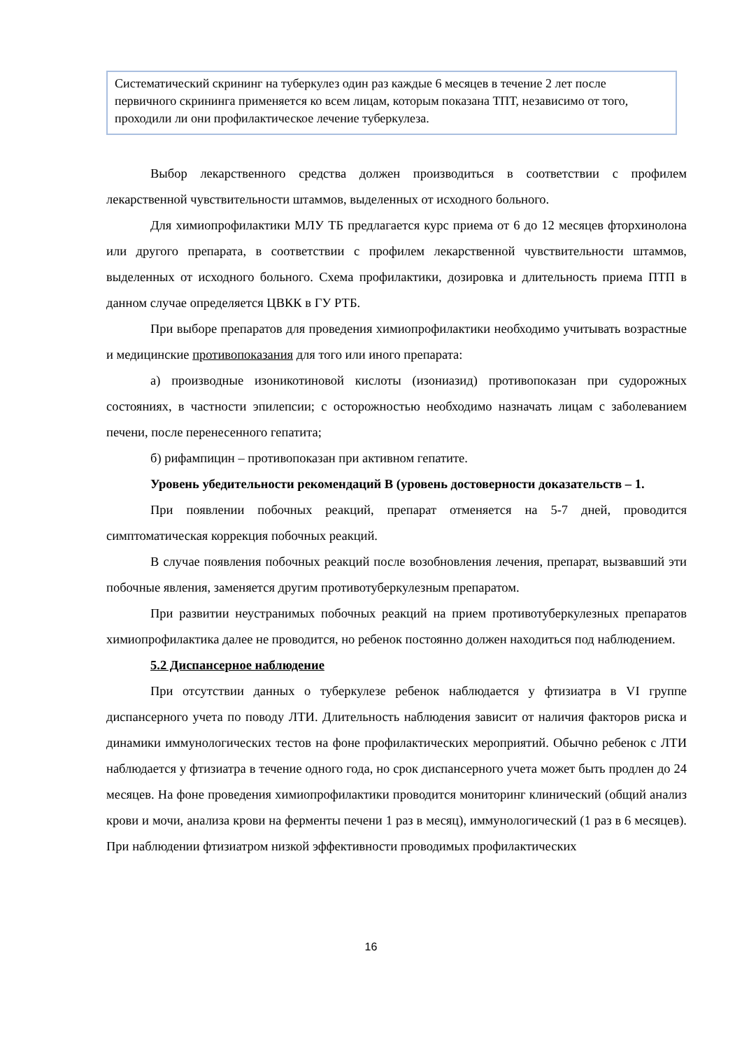Систематический скрининг на туберкулез один раз каждые 6 месяцев в течение 2 лет после первичного скрининга применяется ко всем лицам, которым показана ТПТ, независимо от того, проходили ли они профилактическое лечение туберкулеза.
Выбор лекарственного средства должен производиться в соответствии с профилем лекарственной чувствительности штаммов, выделенных от исходного больного.
Для химиопрофилактики МЛУ ТБ предлагается курс приема от 6 до 12 месяцев фторхинолона или другого препарата, в соответствии с профилем лекарственной чувствительности штаммов, выделенных от исходного больного. Схема профилактики, дозировка и длительность приема ПТП в данном случае определяется ЦВКК в ГУ РТБ.
При выборе препаратов для проведения химиопрофилактики необходимо учитывать возрастные и медицинские противопоказания для того или иного препарата:
а) производные изоникотиновой кислоты (изониазид) противопоказан при судорожных состояниях, в частности эпилепсии; с осторожностью необходимо назначать лицам с заболеванием печени, после перенесенного гепатита;
б) рифампицин – противопоказан при активном гепатите.
Уровень убедительности рекомендаций В (уровень достоверности доказательств – 1.
При появлении побочных реакций, препарат отменяется на 5-7 дней, проводится симптоматическая коррекция побочных реакций.
В случае появления побочных реакций после возобновления лечения, препарат, вызвавший эти побочные явления, заменяется другим противотуберкулезным препаратом.
При развитии неустранимых побочных реакций на прием противотуберкулезных препаратов химиопрофилактика далее не проводится, но ребенок постоянно должен находиться под наблюдением.
5.2 Диспансерное наблюдение
При отсутствии данных о туберкулезе ребенок наблюдается у фтизиатра в VI группе диспансерного учета по поводу ЛТИ. Длительность наблюдения зависит от наличия факторов риска и динамики иммунологических тестов на фоне профилактических мероприятий. Обычно ребенок с ЛТИ наблюдается у фтизиатра в течение одного года, но срок диспансерного учета может быть продлен до 24 месяцев. На фоне проведения химиопрофилактики проводится мониторинг клинический (общий анализ крови и мочи, анализа крови на ферменты печени 1 раз в месяц), иммунологический (1 раз в 6 месяцев). При наблюдении фтизиатром низкой эффективности проводимых профилактических
16